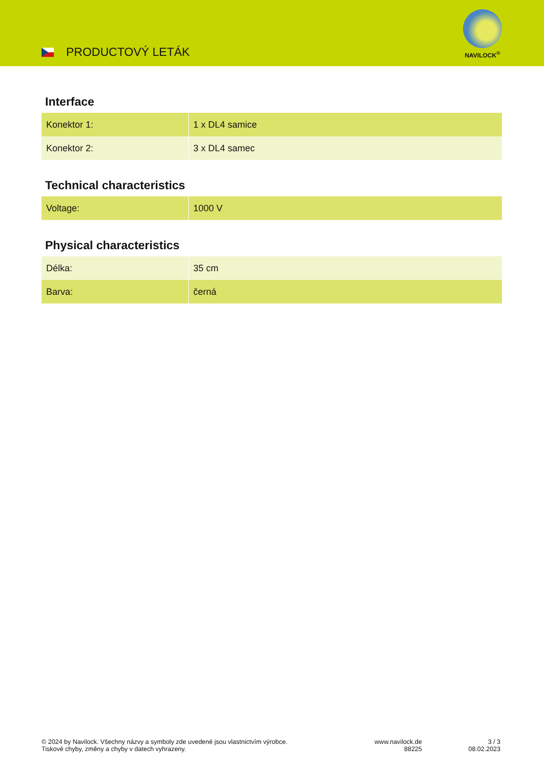PRODUCTOVÝ LETÁK
NAVILOCK<sup>®</sup>
Interface
| Konektor 1: | 1 x DL4 samice |
| Konektor 2: | 3 x DL4 samec |
Technical characteristics
| Voltage: | 1000 V |
Physical characteristics
| Délka: | 35 cm |
| Barva: | černá |
© 2024 by Navilock. Všechny názvy a symboly zde uvedené jsou vlastnictvím výrobce.
Tiskové chyby, změny a chyby v datech vyhrazeny.
www.navilock.de
88225
3 / 3
08.02.2023